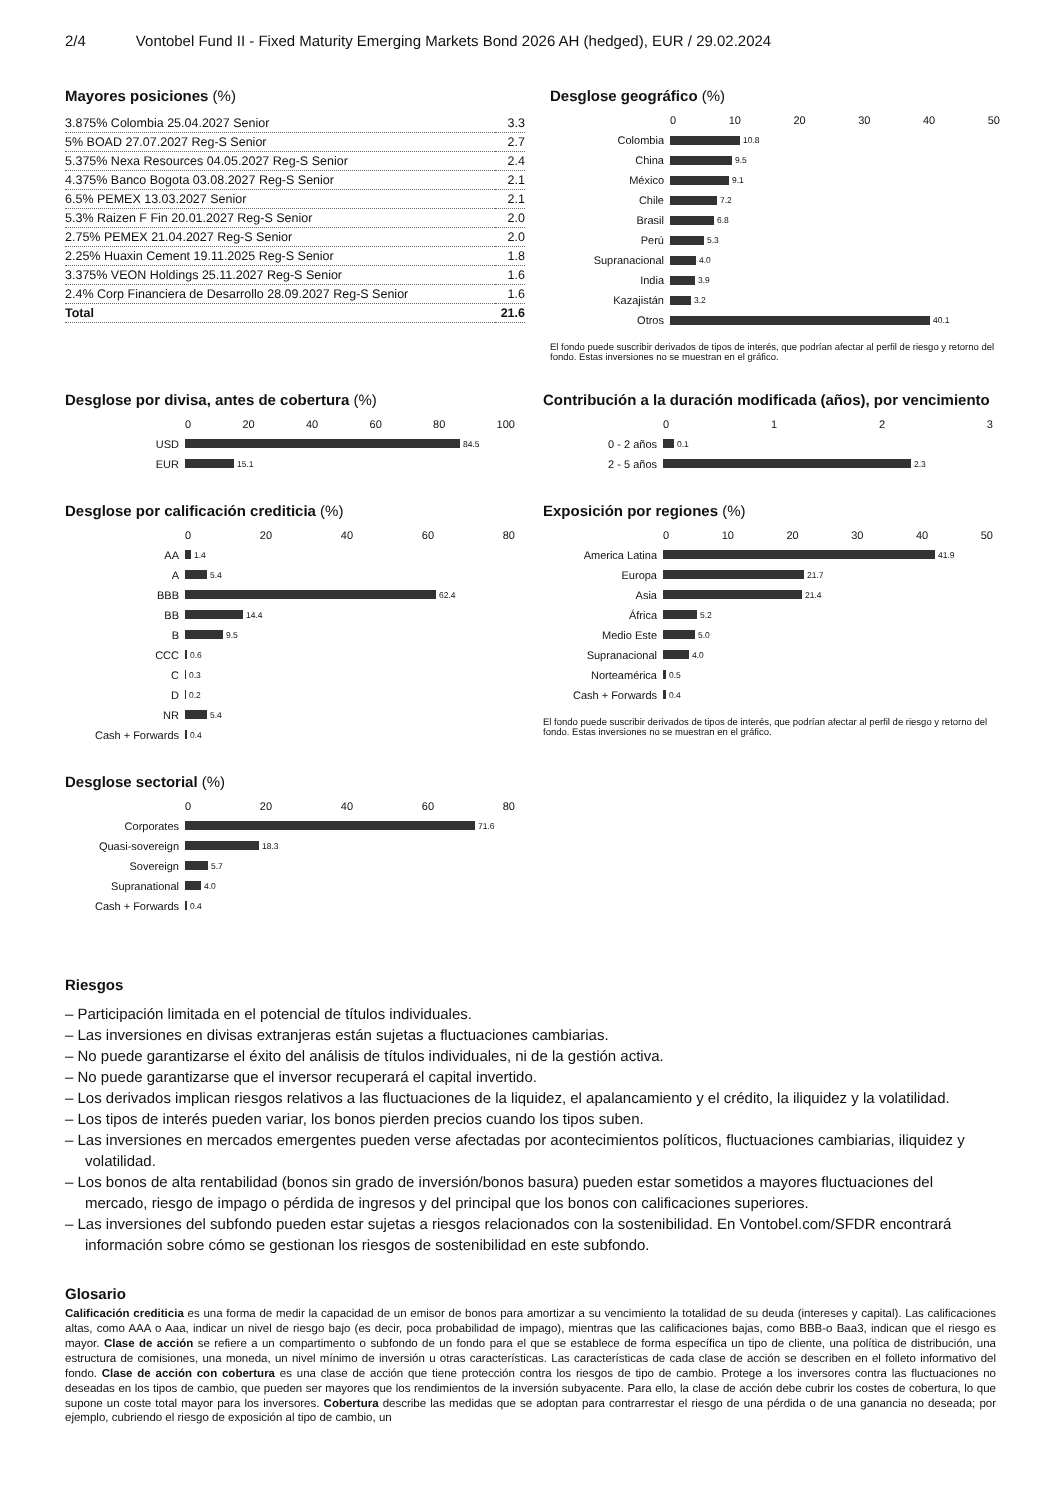2/4 Vontobel Fund II - Fixed Maturity Emerging Markets Bond 2026 AH (hedged), EUR / 29.02.2024
Mayores posiciones (%)
| 3.875% Colombia 25.04.2027 Senior | 3.3 |
| 5% BOAD 27.07.2027 Reg-S Senior | 2.7 |
| 5.375% Nexa Resources 04.05.2027 Reg-S Senior | 2.4 |
| 4.375% Banco Bogota 03.08.2027 Reg-S Senior | 2.1 |
| 6.5% PEMEX 13.03.2027 Senior | 2.1 |
| 5.3% Raizen F Fin 20.01.2027 Reg-S Senior | 2.0 |
| 2.75% PEMEX 21.04.2027 Reg-S Senior | 2.0 |
| 2.25% Huaxin Cement 19.11.2025 Reg-S Senior | 1.8 |
| 3.375% VEON Holdings 25.11.2027 Reg-S Senior | 1.6 |
| 2.4% Corp Financiera de Desarrollo 28.09.2027 Reg-S Senior | 1.6 |
| Total | 21.6 |
Desglose geográfico (%)
0 10 20 30 40 50
Colombia 10.8
China 9.5
México 9.1
Chile 7.2
Brasil 6.8
Perú 5.3
Supranacional 4.0
India 3.9
Kazajistán 3.2
Otros 40.1
El fondo puede suscribir derivados de tipos de interés, que podrían afectar al perfil de riesgo y retorno del fondo. Estas inversiones no se muestran en el gráfico.
Desglose por divisa, antes de cobertura (%)
0 20 40 60 80 100
USD 84.5
EUR 15.1
Contribución a la duración modificada (años), por vencimiento
0 1 2 3
0 - 2 años 0.1
2 - 5 años 2.3
Desglose por calificación crediticia (%)
0 20 40 60 80
AA 1.4
A 5.4
BBB 62.4
BB 14.4
B 9.5
CCC 0.6
C 0.3
D 0.2
NR 5.4
Cash + Forwards 0.4
Exposición por regiones (%)
0 10 20 30 40 50
America Latina 41.9
Europa 21.7
Asia 21.4
África 5.2
Medio Este 5.0
Supranacional 4.0
Norteamérica 0.5
Cash + Forwards 0.4
El fondo puede suscribir derivados de tipos de interés, que podrían afectar al perfil de riesgo y retorno del fondo. Estas inversiones no se muestran en el gráfico.
Desglose sectorial (%)
0 20 40 60 80
Corporates 71.6
Quasi-sovereign 18.3
Sovereign 5.7
Supranational 4.0
Cash + Forwards 0.4
Riesgos
– Participación limitada en el potencial de títulos individuales.
– Las inversiones en divisas extranjeras están sujetas a fluctuaciones cambiarias.
– No puede garantizarse el éxito del análisis de títulos individuales, ni de la gestión activa.
– No puede garantizarse que el inversor recuperará el capital invertido.
– Los derivados implican riesgos relativos a las fluctuaciones de la liquidez, el apalancamiento y el crédito, la iliquidez y la volatilidad.
– Los tipos de interés pueden variar, los bonos pierden precios cuando los tipos suben.
– Las inversiones en mercados emergentes pueden verse afectadas por acontecimientos políticos, fluctuaciones cambiarias, iliquidez y volatilidad.
– Los bonos de alta rentabilidad (bonos sin grado de inversión/bonos basura) pueden estar sometidos a mayores fluctuaciones del mercado, riesgo de impago o pérdida de ingresos y del principal que los bonos con calificaciones superiores.
– Las inversiones del subfondo pueden estar sujetas a riesgos relacionados con la sostenibilidad. En Vontobel.com/SFDR encontrará información sobre cómo se gestionan los riesgos de sostenibilidad en este subfondo.
Glosario
Calificación crediticia es una forma de medir la capacidad de un emisor de bonos para amortizar a su vencimiento la totalidad de su deuda (intereses y capital). Las calificaciones altas, como AAA o Aaa, indicar un nivel de riesgo bajo (es decir, poca probabilidad de impago), mientras que las calificaciones bajas, como BBB-o Baa3, indican que el riesgo es mayor. Clase de acción se refiere a un compartimento o subfondo de un fondo para el que se establece de forma específica un tipo de cliente, una política de distribución, una estructura de comisiones, una moneda, un nivel mínimo de inversión u otras características. Las características de cada clase de acción se describen en el folleto informativo del fondo. Clase de acción con cobertura es una clase de acción que tiene protección contra los riesgos de tipo de cambio. Protege a los inversores contra las fluctuaciones no deseadas en los tipos de cambio, que pueden ser mayores que los rendimientos de la inversión subyacente. Para ello, la clase de acción debe cubrir los costes de cobertura, lo que supone un coste total mayor para los inversores. Cobertura describe las medidas que se adoptan para contrarrestar el riesgo de una pérdida o de una ganancia no deseada; por ejemplo, cubriendo el riesgo de exposición al tipo de cambio, un